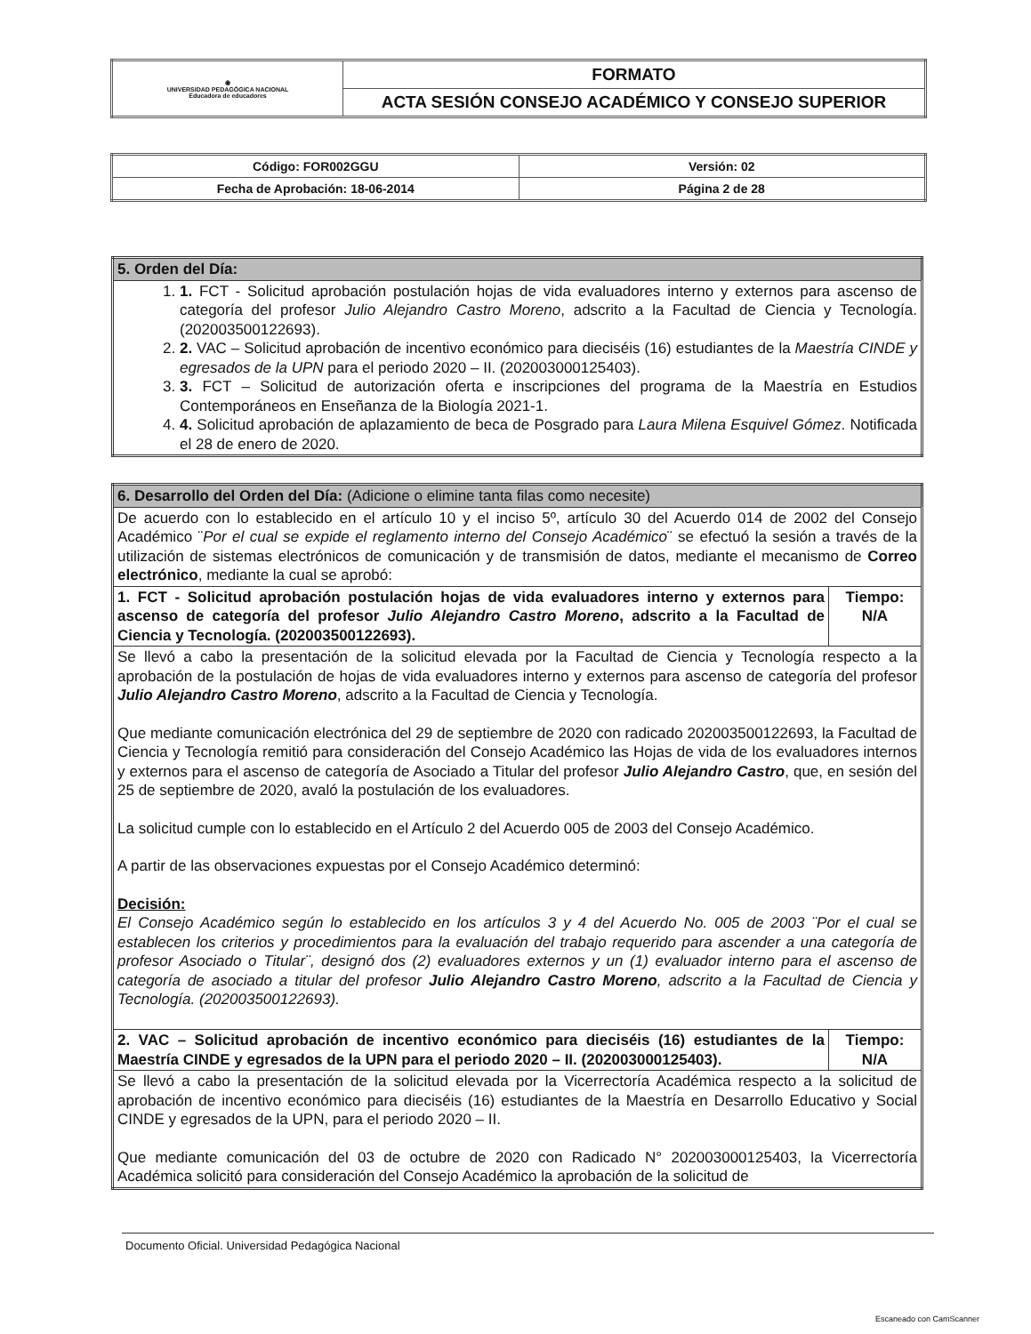| ◉ UNIVERSIDAD PEDAGÓGICA NACIONAL Educadora de educadores | FORMATO |
| | ACTA SESIÓN CONSEJO ACADÉMICO Y CONSEJO SUPERIOR |
| Código: FOR002GGU | Versión: 02 |
| Fecha de Aprobación: 18-06-2014 | Página 2 de 28 |
| 5. Orden del Día: |
| 1. 1. FCT - Solicitud aprobación postulación hojas de vida evaluadores interno y externos para ascenso de categoría del profesor Julio Alejandro Castro Moreno , adscrito a la Facultad de Ciencia y Tecnología. (202003500122693). 2. 2. VAC – Solicitud aprobación de incentivo económico para dieciséis (16) estudiantes de la Maestría CINDE y egresados de la UPN para el periodo 2020 – II. (202003000125403). 3. 3. FCT – Solicitud de autorización oferta e inscripciones del programa de la Maestría en Estudios Contemporáneos en Enseñanza de la Biología 2021-1. 4. 4. Solicitud aprobación de aplazamiento de beca de Posgrado para Laura Milena Esquivel Gómez . Notificada el 28 de enero de 2020. |
| 6. Desarrollo del Orden del Día: (Adicione o elimine tanta filas como necesite) | |
| De acuerdo con lo establecido en el artículo 10 y el inciso 5º, artículo 30 del Acuerdo 014 de 2002 del Consejo Académico ¨ Por el cual se expide el reglamento interno del Consejo Académico ¨ se efectuó la sesión a través de la utilización de sistemas electrónicos de comunicación y de transmisión de datos, mediante el mecanismo de Correo electrónico , mediante la cual se aprobó: | |
| 1. FCT - Solicitud aprobación postulación hojas de vida evaluadores interno y externos para ascenso de categoría del profesor Julio Alejandro Castro Moreno , adscrito a la Facultad de Ciencia y Tecnología. (202003500122693). | Tiempo: N/A |
| Se llevó a cabo la presentación de la solicitud elevada por la Facultad de Ciencia y Tecnología respecto a la aprobación de la postulación de hojas de vida evaluadores interno y externos para ascenso de categoría del profesor Julio Alejandro Castro Moreno , adscrito a la Facultad de Ciencia y Tecnología. Que mediante comunicación electrónica del 29 de septiembre de 2020 con radicado 202003500122693, la Facultad de Ciencia y Tecnología remitió para consideración del Consejo Académico las Hojas de vida de los evaluadores internos y externos para el ascenso de categoría de Asociado a Titular del profesor Julio Alejandro Castro , que, en sesión del 25 de septiembre de 2020, avaló la postulación de los evaluadores. La solicitud cumple con lo establecido en el Artículo 2 del Acuerdo 005 de 2003 del Consejo Académico. A partir de las observaciones expuestas por el Consejo Académico determinó: Decisión: El Consejo Académico según lo establecido en los artículos 3 y 4 del Acuerdo No. 005 de 2003 ¨Por el cual se establecen los criterios y procedimientos para la evaluación del trabajo requerido para ascender a una categoría de profesor Asociado o Titular¨, designó dos (2) evaluadores externos y un (1) evaluador interno para el ascenso de categoría de asociado a titular del profesor Julio Alejandro Castro Moreno , adscrito a la Facultad de Ciencia y Tecnología. (202003500122693). | |
| 2. VAC – Solicitud aprobación de incentivo económico para dieciséis (16) estudiantes de la Maestría CINDE y egresados de la UPN para el periodo 2020 – II. (202003000125403). | Tiempo: N/A |
| Se llevó a cabo la presentación de la solicitud elevada por la Vicerrectoría Académica respecto a la solicitud de aprobación de incentivo económico para dieciséis (16) estudiantes de la Maestría en Desarrollo Educativo y Social CINDE y egresados de la UPN, para el periodo 2020 – II. Que mediante comunicación del 03 de octubre de 2020 con Radicado N° 202003000125403, la Vicerrectoría Académica solicitó para consideración del Consejo Académico la aprobación de la solicitud de | |
Documento Oficial. Universidad Pedagógica Nacional
Escaneado con CamScanner